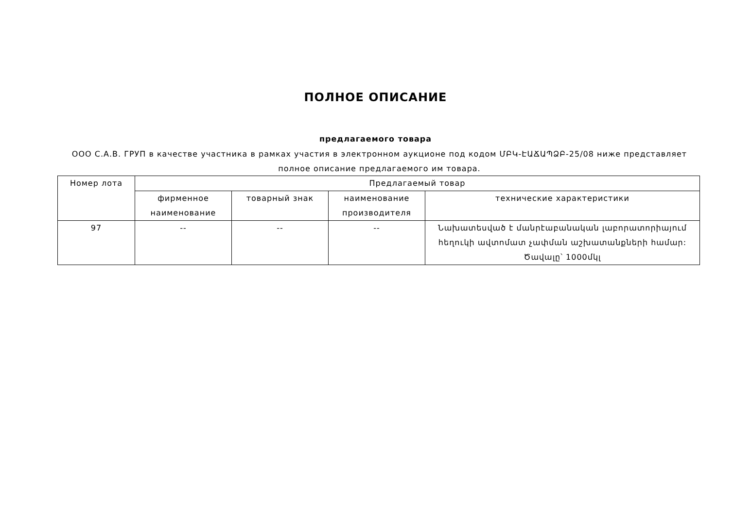ПОЛНОЕ ОПИСАНИЕ
предлагаемого товара
ООО С.А.В. ГРУП в качестве участника в рамках участия в электронном аукционе под кодом ՄԲԿ-ԷԱՃԱՊՁԲ-25/08 ниже представляет полное описание предлагаемого им товара.
| Номер лота | Предлагаемый товар | | | |
| --- | --- | --- | --- | --- |
| | фирменное наименование | товарный знак | наименование производителя | технические характеристики |
| 97 | -- | -- | -- | Նախատեսված է մանրէաբանական լաբորատորիայում հեղուկի ավտոմատ չափման աշխատանքների համար: Ծավալը՝ 1000մկլ |